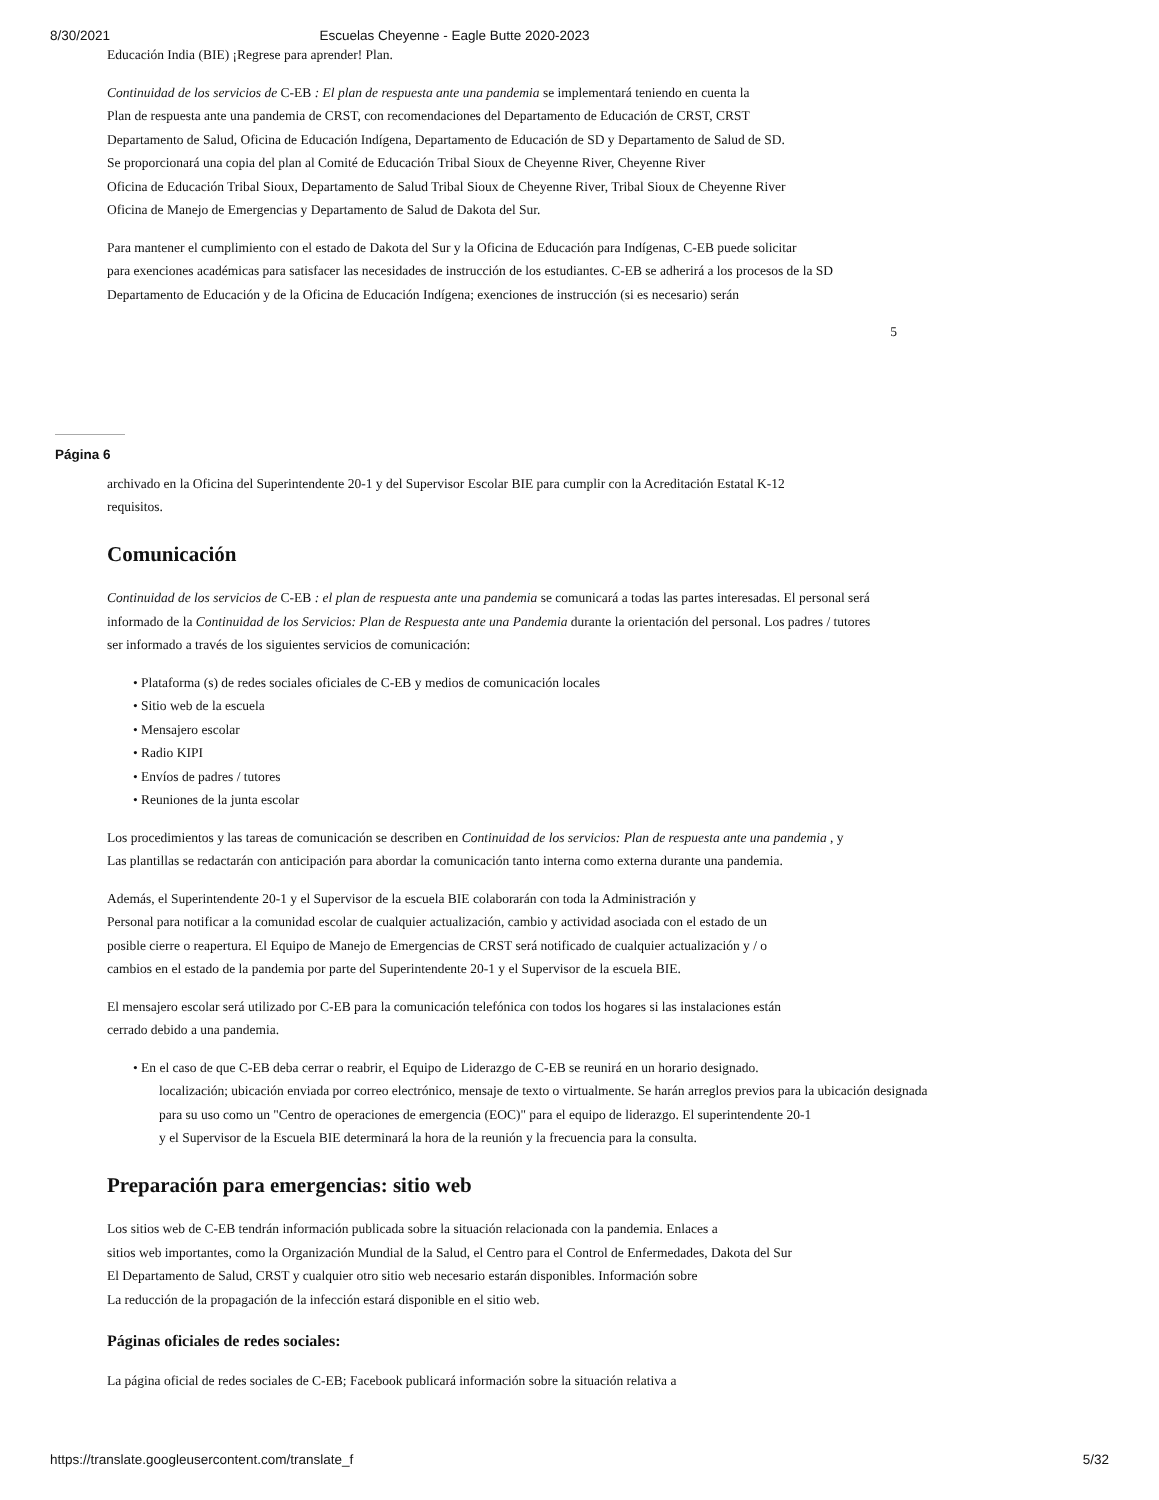8/30/2021 Escuelas Cheyenne - Eagle Butte 2020-2023
Educación India (BIE) ¡Regrese para aprender! Plan.
Continuidad de los servicios de C-EB : El plan de respuesta ante una pandemia se implementará teniendo en cuenta la
Plan de respuesta ante una pandemia de CRST, con recomendaciones del Departamento de Educación de CRST, CRST
Departamento de Salud, Oficina de Educación Indígena, Departamento de Educación de SD y Departamento de Salud de SD.
Se proporcionará una copia del plan al Comité de Educación Tribal Sioux de Cheyenne River, Cheyenne River
Oficina de Educación Tribal Sioux, Departamento de Salud Tribal Sioux de Cheyenne River, Tribal Sioux de Cheyenne River
Oficina de Manejo de Emergencias y Departamento de Salud de Dakota del Sur.
Para mantener el cumplimiento con el estado de Dakota del Sur y la Oficina de Educación para Indígenas, C-EB puede solicitar
para exenciones académicas para satisfacer las necesidades de instrucción de los estudiantes. C-EB se adherirá a los procesos de la SD
Departamento de Educación y de la Oficina de Educación Indígena; exenciones de instrucción (si es necesario) serán
5
Página 6
archivado en la Oficina del Superintendente 20-1 y del Supervisor Escolar BIE para cumplir con la Acreditación Estatal K-12
requisitos.
Comunicación
Continuidad de los servicios de C-EB : el plan de respuesta ante una pandemia se comunicará a todas las partes interesadas. El personal será
informado de la Continuidad de los Servicios: Plan de Respuesta ante una Pandemia durante la orientación del personal. Los padres / tutores
ser informado a través de los siguientes servicios de comunicación:
• Plataforma (s) de redes sociales oficiales de C-EB y medios de comunicación locales
• Sitio web de la escuela
• Mensajero escolar
• Radio KIPI
• Envíos de padres / tutores
• Reuniones de la junta escolar
Los procedimientos y las tareas de comunicación se describen en Continuidad de los servicios: Plan de respuesta ante una pandemia , y
Las plantillas se redactarán con anticipación para abordar la comunicación tanto interna como externa durante una pandemia.
Además, el Superintendente 20-1 y el Supervisor de la escuela BIE colaborarán con toda la Administración y
Personal para notificar a la comunidad escolar de cualquier actualización, cambio y actividad asociada con el estado de un
posible cierre o reapertura. El Equipo de Manejo de Emergencias de CRST será notificado de cualquier actualización y / o
cambios en el estado de la pandemia por parte del Superintendente 20-1 y el Supervisor de la escuela BIE.
El mensajero escolar será utilizado por C-EB para la comunicación telefónica con todos los hogares si las instalaciones están
cerrado debido a una pandemia.
• En el caso de que C-EB deba cerrar o reabrir, el Equipo de Liderazgo de C-EB se reunirá en un horario designado.
localización; ubicación enviada por correo electrónico, mensaje de texto o virtualmente. Se harán arreglos previos para la ubicación designada
para su uso como un "Centro de operaciones de emergencia (EOC)" para el equipo de liderazgo. El superintendente 20-1
y el Supervisor de la Escuela BIE determinará la hora de la reunión y la frecuencia para la consulta.
Preparación para emergencias: sitio web
Los sitios web de C-EB tendrán información publicada sobre la situación relacionada con la pandemia. Enlaces a
sitios web importantes, como la Organización Mundial de la Salud, el Centro para el Control de Enfermedades, Dakota del Sur
El Departamento de Salud, CRST y cualquier otro sitio web necesario estarán disponibles. Información sobre
La reducción de la propagación de la infección estará disponible en el sitio web.
Páginas oficiales de redes sociales:
La página oficial de redes sociales de C-EB; Facebook publicará información sobre la situación relativa a
https://translate.googleusercontent.com/translate_f 5/32